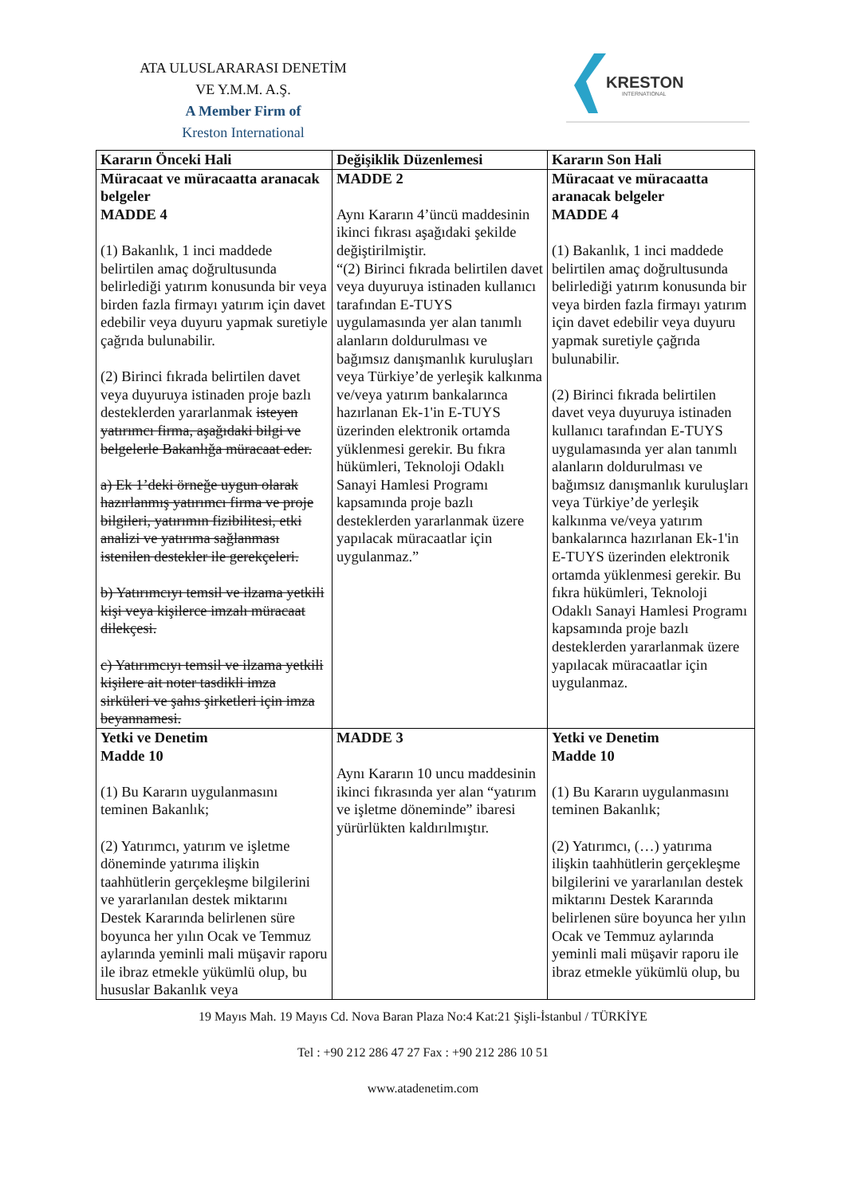ATA ULUSLARARASI DENETİM
VE Y.M.M. A.Ş.
A Member Firm of
Kreston International
KRESTON
INTERNATIONAL
| Kararın Önceki Hali | Değişiklik Düzenlemesi | Kararın Son Hali |
| --- | --- | --- |
| Müracaat ve müracaatta aranacak belgeler MADDE 4 (1) Bakanlık, 1 inci maddede belirtilen amaç doğrultusunda belirlediği yatırım konusunda bir veya birden fazla firmayı yatırım için davet edebilir veya duyuru yapmak suretiyle çağrıda bulunabilir. (2) Birinci fıkrada belirtilen davet veya duyuruya istinaden proje bazlı desteklerden yararlanmak isteyen yatırımcı firma, aşağıdaki bilgi ve belgelerle Bakanlığa müracaat eder. a) Ek 1’deki örneğe uygun olarak hazırlanmış yatırımcı firma ve proje bilgileri, yatırımın fizibilitesi, etki analizi ve yatırıma sağlanması istenilen destekler ile gerekçeleri. b) Yatırımcıyı temsil ve ilzama yetkili kişi veya kişilerce imzalı müracaat dilekçesi. c) Yatırımcıyı temsil ve ilzama yetkili kişilere ait noter tasdikli imza sirküleri ve şahıs şirketleri için imza beyannamesi. | MADDE 2 Aynı Kararın 4’üncü maddesinin ikinci fıkrası aşağıdaki şekilde değiştirilmiştir. “(2) Birinci fıkrada belirtilen davet veya duyuruya istinaden kullanıcı tarafından E-TUYS uygulamasında yer alan tanımlı alanların doldurulması ve bağımsız danışmanlık kuruluşları veya Türkiye’de yerleşik kalkınma ve/veya yatırım bankalarınca hazırlanan Ek-1'in E-TUYS üzerinden elektronik ortamda yüklenmesi gerekir. Bu fıkra hükümleri, Teknoloji Odaklı Sanayi Hamlesi Programı kapsamında proje bazlı desteklerden yararlanmak üzere yapılacak müracaatlar için uygulanmaz.” | Müracaat ve müracaatta aranacak belgeler MADDE 4 (1) Bakanlık, 1 inci maddede belirtilen amaç doğrultusunda belirlediği yatırım konusunda bir veya birden fazla firmayı yatırım için davet edebilir veya duyuru yapmak suretiyle çağrıda bulunabilir. (2) Birinci fıkrada belirtilen davet veya duyuruya istinaden kullanıcı tarafından E-TUYS uygulamasında yer alan tanımlı alanların doldurulması ve bağımsız danışmanlık kuruluşları veya Türkiye’de yerleşik kalkınma ve/veya yatırım bankalarınca hazırlanan Ek-1'in E-TUYS üzerinden elektronik ortamda yüklenmesi gerekir. Bu fıkra hükümleri, Teknoloji Odaklı Sanayi Hamlesi Programı kapsamında proje bazlı desteklerden yararlanmak üzere yapılacak müracaatlar için uygulanmaz. |
| Yetki ve Denetim Madde 10 (1) Bu Kararın uygulanmasını teminen Bakanlık; (2) Yatırımcı, yatırım ve işletme döneminde yatırıma ilişkin taahhütlerin gerçekleşme bilgilerini ve yararlanılan destek miktarını Destek Kararında belirlenen süre boyunca her yılın Ocak ve Temmuz aylarında yeminli mali müşavir raporu ile ibraz etmekle yükümlü olup, bu hususlar Bakanlık veya | MADDE 3 Aynı Kararın 10 uncu maddesinin ikinci fıkrasında yer alan “yatırım ve işletme döneminde” ibaresi yürürlükten kaldırılmıştır. | Yetki ve Denetim Madde 10 (1) Bu Kararın uygulanmasını teminen Bakanlık; (2) Yatırımcı, (…) yatırıma ilişkin taahhütlerin gerçekleşme bilgilerini ve yararlanılan destek miktarını Destek Kararında belirlenen süre boyunca her yılın Ocak ve Temmuz aylarında yeminli mali müşavir raporu ile ibraz etmekle yükümlü olup, bu |
19 Mayıs Mah. 19 Mayıs Cd. Nova Baran Plaza No:4 Kat:21 Şişli-İstanbul / TÜRKİYE
Tel : +90 212 286 47 27 Fax : +90 212 286 10 51
www.atadenetim.com